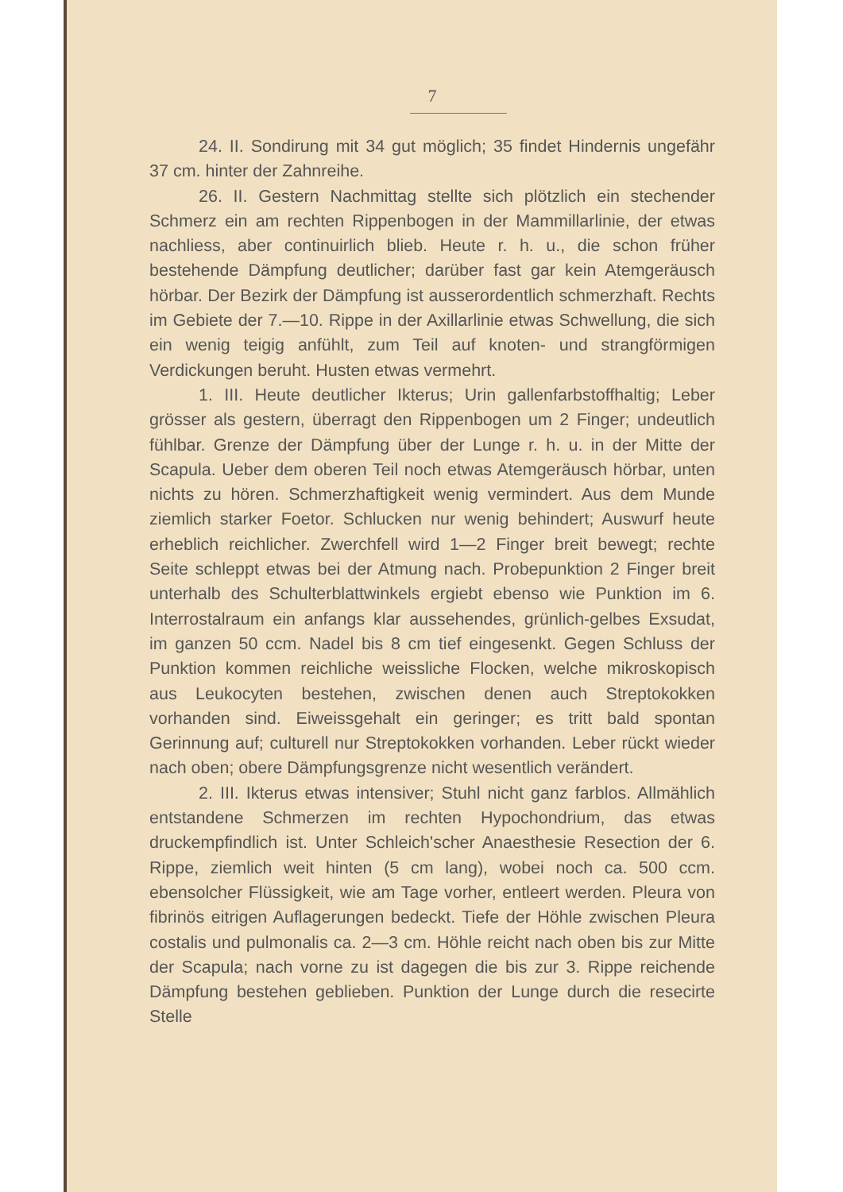7
24. II. Sondirung mit 34 gut möglich; 35 findet Hindernis ungefähr 37 cm. hinter der Zahnreihe.
26. II. Gestern Nachmittag stellte sich plötzlich ein stechender Schmerz ein am rechten Rippenbogen in der Mammillarlinie, der etwas nachliess, aber continuirlich blieb. Heute r. h. u., die schon früher bestehende Dämpfung deutlicher; darüber fast gar kein Atemgeräusch hörbar. Der Bezirk der Dämpfung ist ausserordentlich schmerzhaft. Rechts im Gebiete der 7.—10. Rippe in der Axillarlinie etwas Schwellung, die sich ein wenig teigig anfühlt, zum Teil auf knoten- und strangförmigen Verdickungen beruht. Husten etwas vermehrt.
1. III. Heute deutlicher Ikterus; Urin gallenfarbstoffhaltig; Leber grösser als gestern, überragt den Rippenbogen um 2 Finger; undeutlich fühlbar. Grenze der Dämpfung über der Lunge r. h. u. in der Mitte der Scapula. Ueber dem oberen Teil noch etwas Atemgeräusch hörbar, unten nichts zu hören. Schmerzhaftigkeit wenig vermindert. Aus dem Munde ziemlich starker Foetor. Schlucken nur wenig behindert; Auswurf heute erheblich reichlicher. Zwerchfell wird 1—2 Finger breit bewegt; rechte Seite schleppt etwas bei der Atmung nach. Probepunktion 2 Finger breit unterhalb des Schulterblattwinkels ergiebt ebenso wie Punktion im 6. Interrostalraum ein anfangs klar aussehendes, grünlich-gelbes Exsudat, im ganzen 50 ccm. Nadel bis 8 cm tief eingesenkt. Gegen Schluss der Punktion kommen reichliche weissliche Flocken, welche mikroskopisch aus Leukocyten bestehen, zwischen denen auch Streptokokken vorhanden sind. Eiweissgehalt ein geringer; es tritt bald spontan Gerinnung auf; culturell nur Streptokokken vorhanden. Leber rückt wieder nach oben; obere Dämpfungsgrenze nicht wesentlich verändert.
2. III. Ikterus etwas intensiver; Stuhl nicht ganz farblos. Allmählich entstandene Schmerzen im rechten Hypochondrium, das etwas druckempfindlich ist. Unter Schleich'scher Anaesthesie Resection der 6. Rippe, ziemlich weit hinten (5 cm lang), wobei noch ca. 500 ccm. ebensolcher Flüssigkeit, wie am Tage vorher, entleert werden. Pleura von fibrinös eitrigen Auflagerungen bedeckt. Tiefe der Höhle zwischen Pleura costalis und pulmonalis ca. 2—3 cm. Höhle reicht nach oben bis zur Mitte der Scapula; nach vorne zu ist dagegen die bis zur 3. Rippe reichende Dämpfung bestehen geblieben. Punktion der Lunge durch die resecirte Stelle